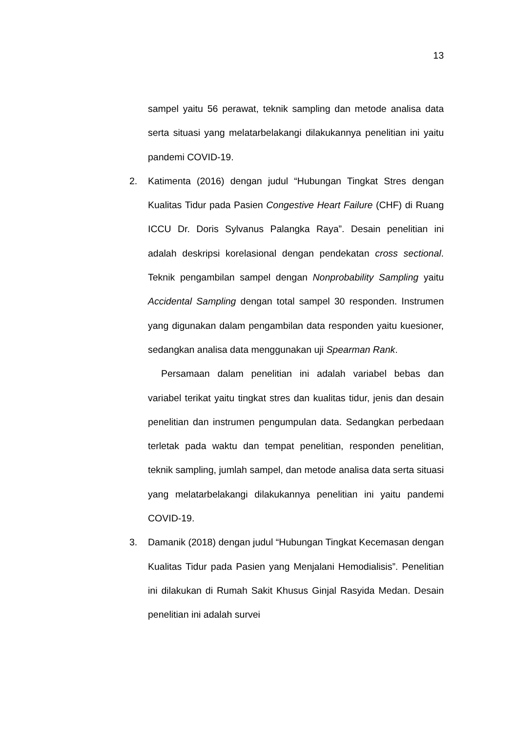13
sampel yaitu 56 perawat, teknik sampling dan metode analisa data serta situasi yang melatarbelakangi dilakukannya penelitian ini yaitu pandemi COVID-19.
2. Katimenta (2016) dengan judul “Hubungan Tingkat Stres dengan Kualitas Tidur pada Pasien Congestive Heart Failure (CHF) di Ruang ICCU Dr. Doris Sylvanus Palangka Raya”. Desain penelitian ini adalah deskripsi korelasional dengan pendekatan cross sectional. Teknik pengambilan sampel dengan Nonprobability Sampling yaitu Accidental Sampling dengan total sampel 30 responden. Instrumen yang digunakan dalam pengambilan data responden yaitu kuesioner, sedangkan analisa data menggunakan uji Spearman Rank.
Persamaan dalam penelitian ini adalah variabel bebas dan variabel terikat yaitu tingkat stres dan kualitas tidur, jenis dan desain penelitian dan instrumen pengumpulan data. Sedangkan perbedaan terletak pada waktu dan tempat penelitian, responden penelitian, teknik sampling, jumlah sampel, dan metode analisa data serta situasi yang melatarbelakangi dilakukannya penelitian ini yaitu pandemi COVID-19.
3. Damanik (2018) dengan judul “Hubungan Tingkat Kecemasan dengan Kualitas Tidur pada Pasien yang Menjalani Hemodialisis”. Penelitian ini dilakukan di Rumah Sakit Khusus Ginjal Rasyida Medan. Desain penelitian ini adalah survei